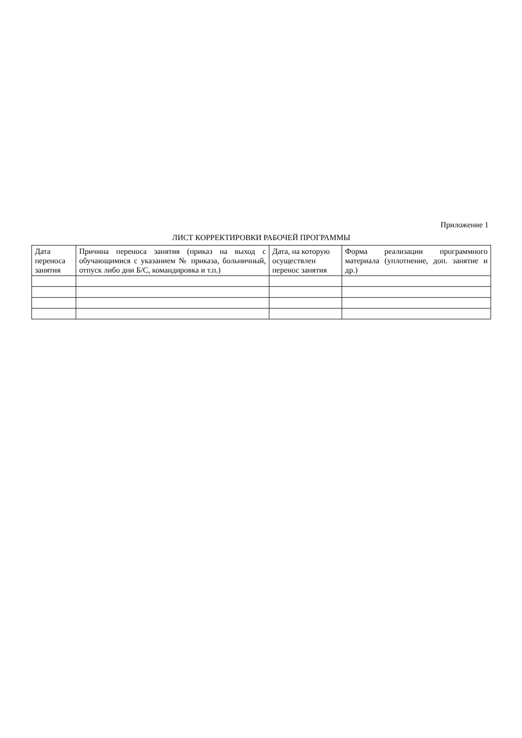Приложение 1
ЛИСТ КОРРЕКТИРОВКИ РАБОЧЕЙ ПРОГРАММЫ
| Дата переноса занятия | Причина переноса занятия (приказ на выход с обучающимися с указанием № приказа, больничный, отпуск либо дни Б/С, командировка и т.п.) | Дата, на которую осуществлен перенос занятия | Форма реализации программного материала (уплотнение, доп. занятие и др.) |